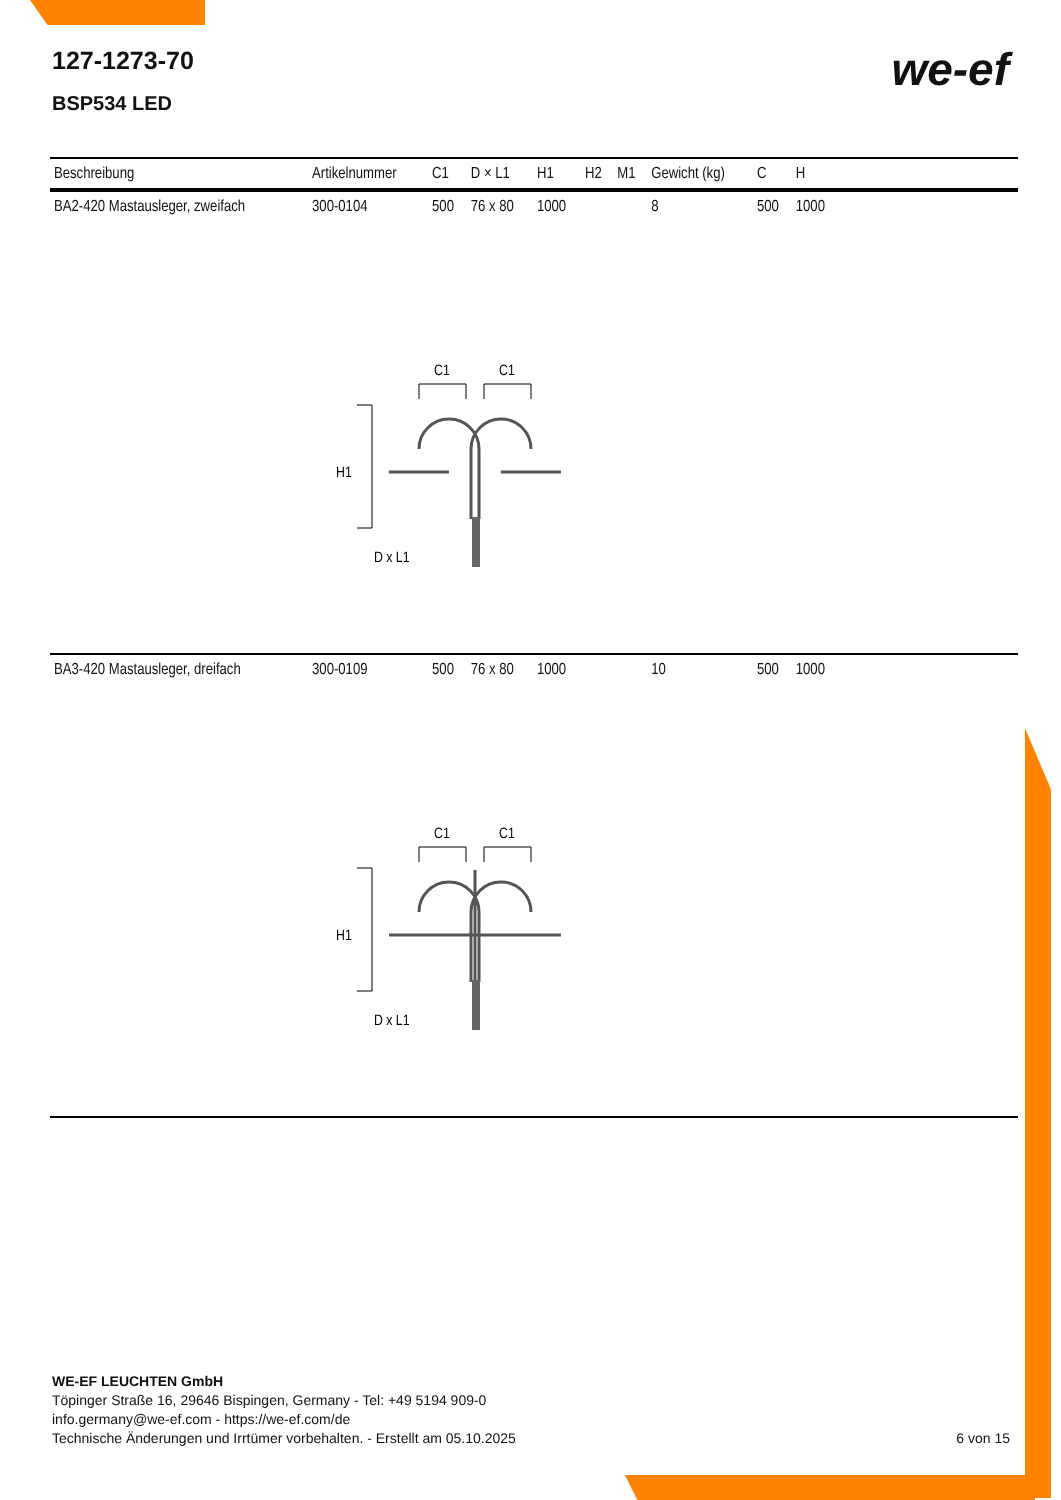127-1273-70
BSP534 LED
we-ef
| Beschreibung | Artikelnummer | C1 | D × L1 | H1 | H2 | M1 | Gewicht (kg) | C | H | |
| --- | --- | --- | --- | --- | --- | --- | --- | --- | --- | --- |
| BA2-420 Mastausleger, zweifach | 300-0104 | 500 | 76 x 80 | 1000 | | | 8 | 500 | 1000 | |
| C1 C1 H1 D x L1 | | | | | | | | | | |
| BA3-420 Mastausleger, dreifach | 300-0109 | 500 | 76 x 80 | 1000 | | | 10 | 500 | 1000 | |
| C1 C1 H1 D x L1 | | | | | | | | | | |
WE-EF LEUCHTEN GmbH
Töpinger Straße 16, 29646 Bispingen, Germany - Tel: +49 5194 909-0
info.germany@we-ef.com - https://we-ef.com/de
Technische Änderungen und Irrtümer vorbehalten. - Erstellt am 05.10.2025 6 von 15